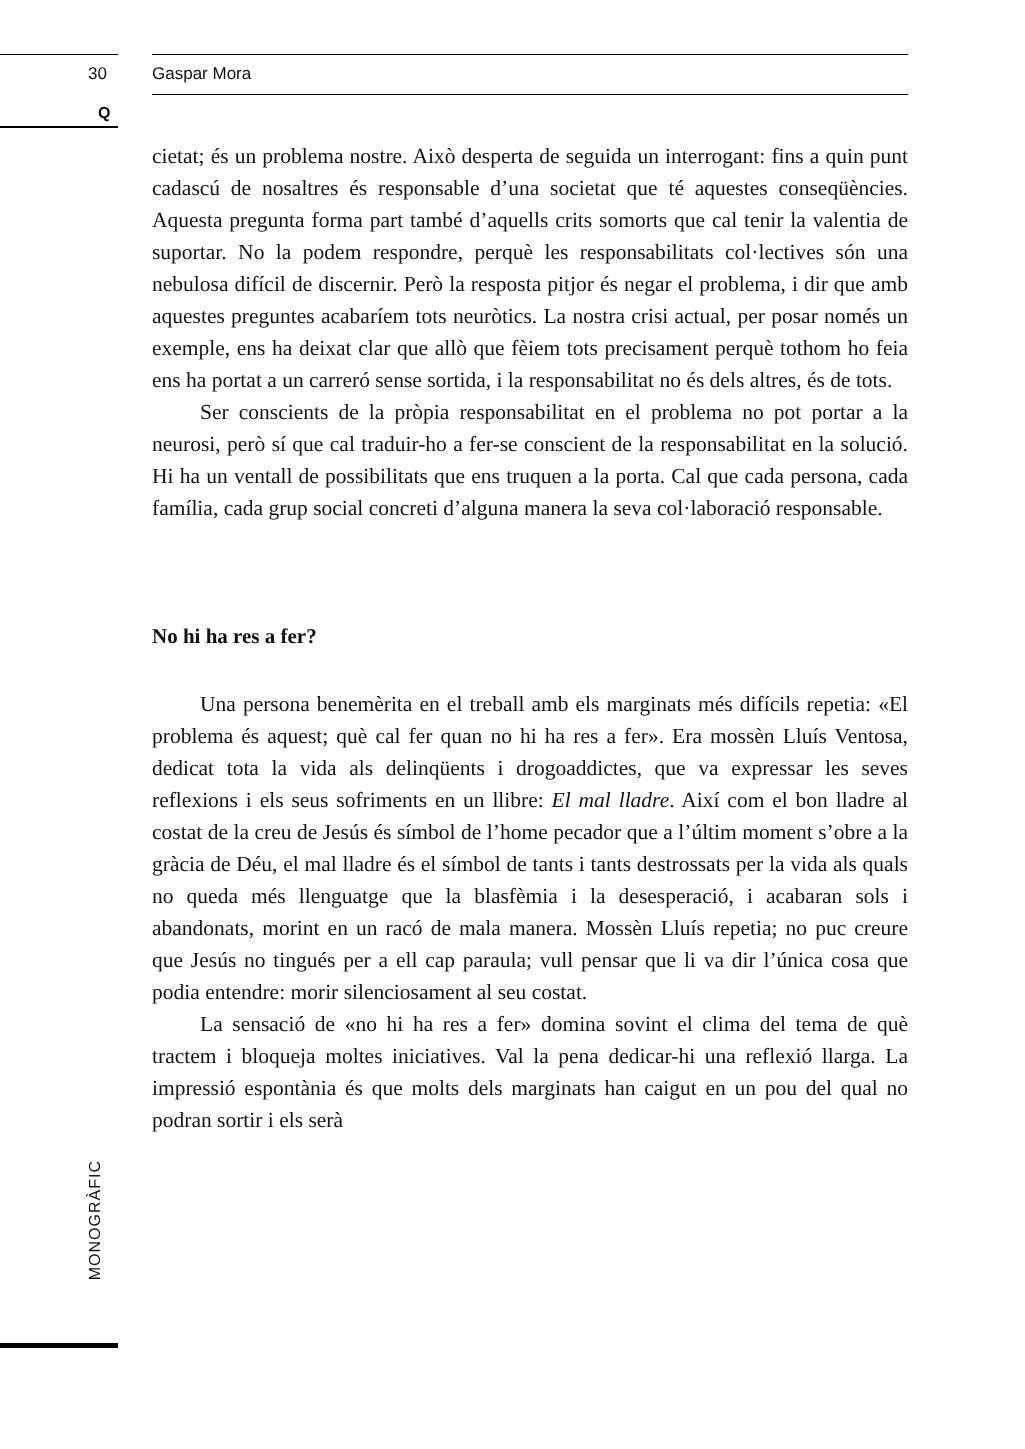30 Gaspar Mora
Q
cietat; és un problema nostre. Això desperta de seguida un interrogant: fins a quin punt cadascú de nosaltres és responsable d’una societat que té aquestes conseqüències. Aquesta pregunta forma part també d’aquells crits somorts que cal tenir la valentia de suportar. No la podem respondre, perquè les responsabilitats col·lectives són una nebulosa difícil de discernir. Però la resposta pitjor és negar el problema, i dir que amb aquestes preguntes acabaríem tots neuròtics. La nostra crisi actual, per posar només un exemple, ens ha deixat clar que allò que fèiem tots precisament perquè tothom ho feia ens ha portat a un carreró sense sortida, i la responsabilitat no és dels altres, és de tots.
Ser conscients de la pròpia responsabilitat en el problema no pot portar a la neurosi, però sí que cal traduir-ho a fer-se conscient de la responsabilitat en la solució. Hi ha un ventall de possibilitats que ens truquen a la porta. Cal que cada persona, cada família, cada grup social concreti d’alguna manera la seva col·laboració responsable.
No hi ha res a fer?
Una persona benemèrita en el treball amb els marginats més difícils repetia: «El problema és aquest; què cal fer quan no hi ha res a fer». Era mossèn Lluís Ventosa, dedicat tota la vida als delinqüents i drogoaddictes, que va expressar les seves reflexions i els seus sofriments en un llibre: El mal lladre. Així com el bon lladre al costat de la creu de Jesús és símbol de l’home pecador que a l’últim moment s’obre a la gràcia de Déu, el mal lladre és el símbol de tants i tants destrossats per la vida als quals no queda més llenguatge que la blasfèmia i la desesperació, i acabaran sols i abandonats, morint en un racó de mala manera. Mossèn Lluís repetia; no puc creure que Jesús no tingués per a ell cap paraula; vull pensar que li va dir l’única cosa que podia entendre: morir silenciosament al seu costat.
La sensació de «no hi ha res a fer» domina sovint el clima del tema de què tractem i bloqueja moltes iniciatives. Val la pena dedicar-hi una reflexió llarga. La impressió espontània és que molts dels marginats han caigut en un pou del qual no podran sortir i els serà
MONOGRÀFIC